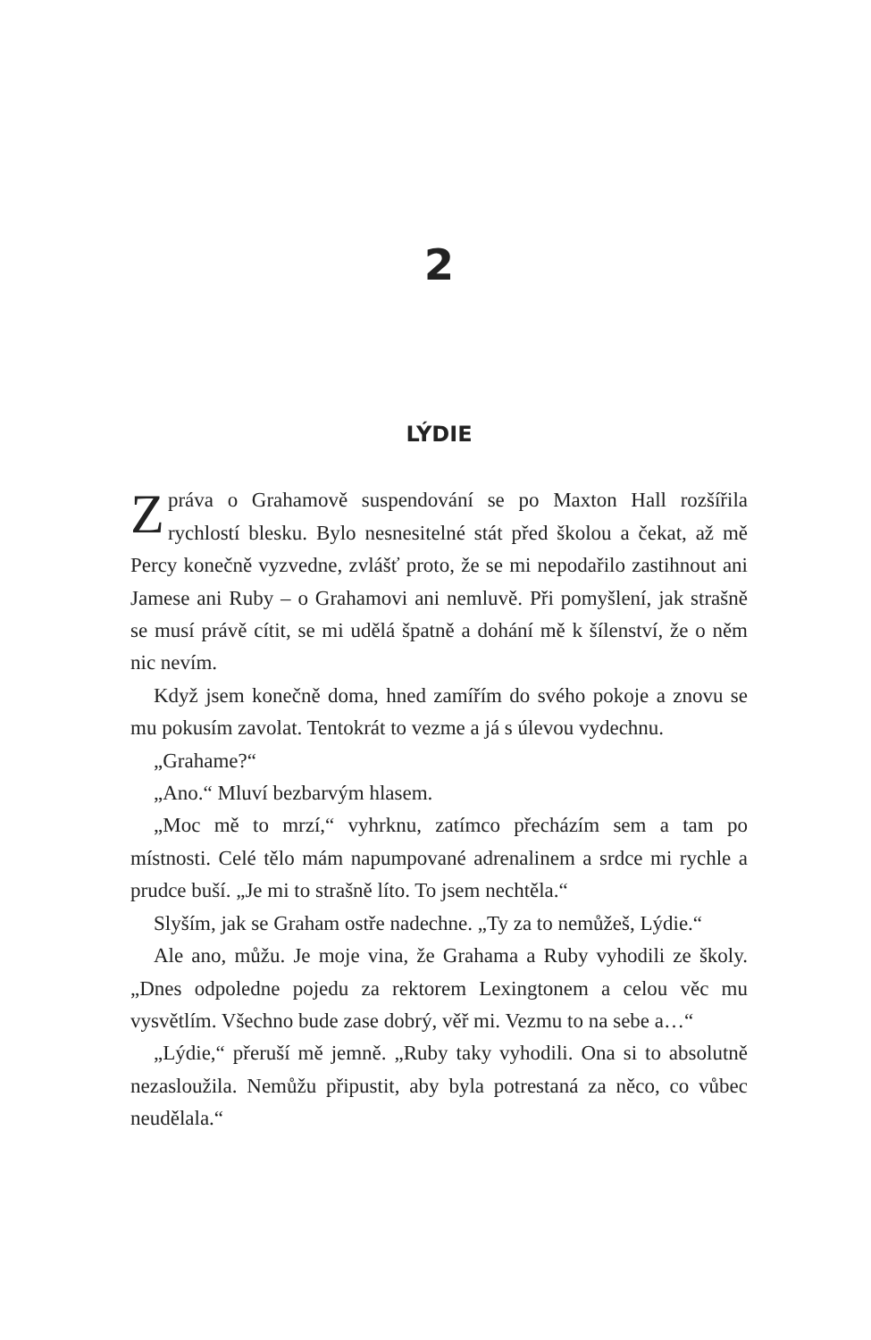2
LÝDIE
Zpráva o Grahamově suspendování se po Maxton Hall rozšířila rychlostí blesku. Bylo nesnesitelné stát před školou a čekat, až mě Percy konečně vyzvedne, zvlášť proto, že se mi nepodařilo zastihnout ani Jamese ani Ruby – o Grahamovi ani nemluvě. Při pomyšlení, jak strašně se musí právě cítit, se mi udělá špatně a dohání mě k šílenství, že o něm nic nevím.
Když jsem konečně doma, hned zamířím do svého pokoje a znovu se mu pokusím zavolat. Tentokrát to vezme a já s úlevou vydechnu.
„Grahame?“
„Ano.“ Mluví bezbarvým hlasem.
„Moc mě to mrzí,“ vyhrknu, zatímco přecházím sem a tam po místnosti. Celé tělo mám napumpované adrenalinem a srdce mi rychle a prudce buší. „Je mi to strašně líto. To jsem nechtěla.“
Slyším, jak se Graham ostře nadechne. „Ty za to nemůžeš, Lýdie.“
Ale ano, můžu. Je moje vina, že Grahama a Ruby vyhodili ze školy. „Dnes odpoledne pojedu za rektorem Lexingtonem a celou věc mu vysvětlím. Všechno bude zase dobrý, věř mi. Vezmu to na sebe a…“
„Lýdie,“ přeruší mě jemně. „Ruby taky vyhodili. Ona si to absolutně nezasloužila. Nemůžu připustit, aby byla potrestaná za něco, co vůbec neudělala.“